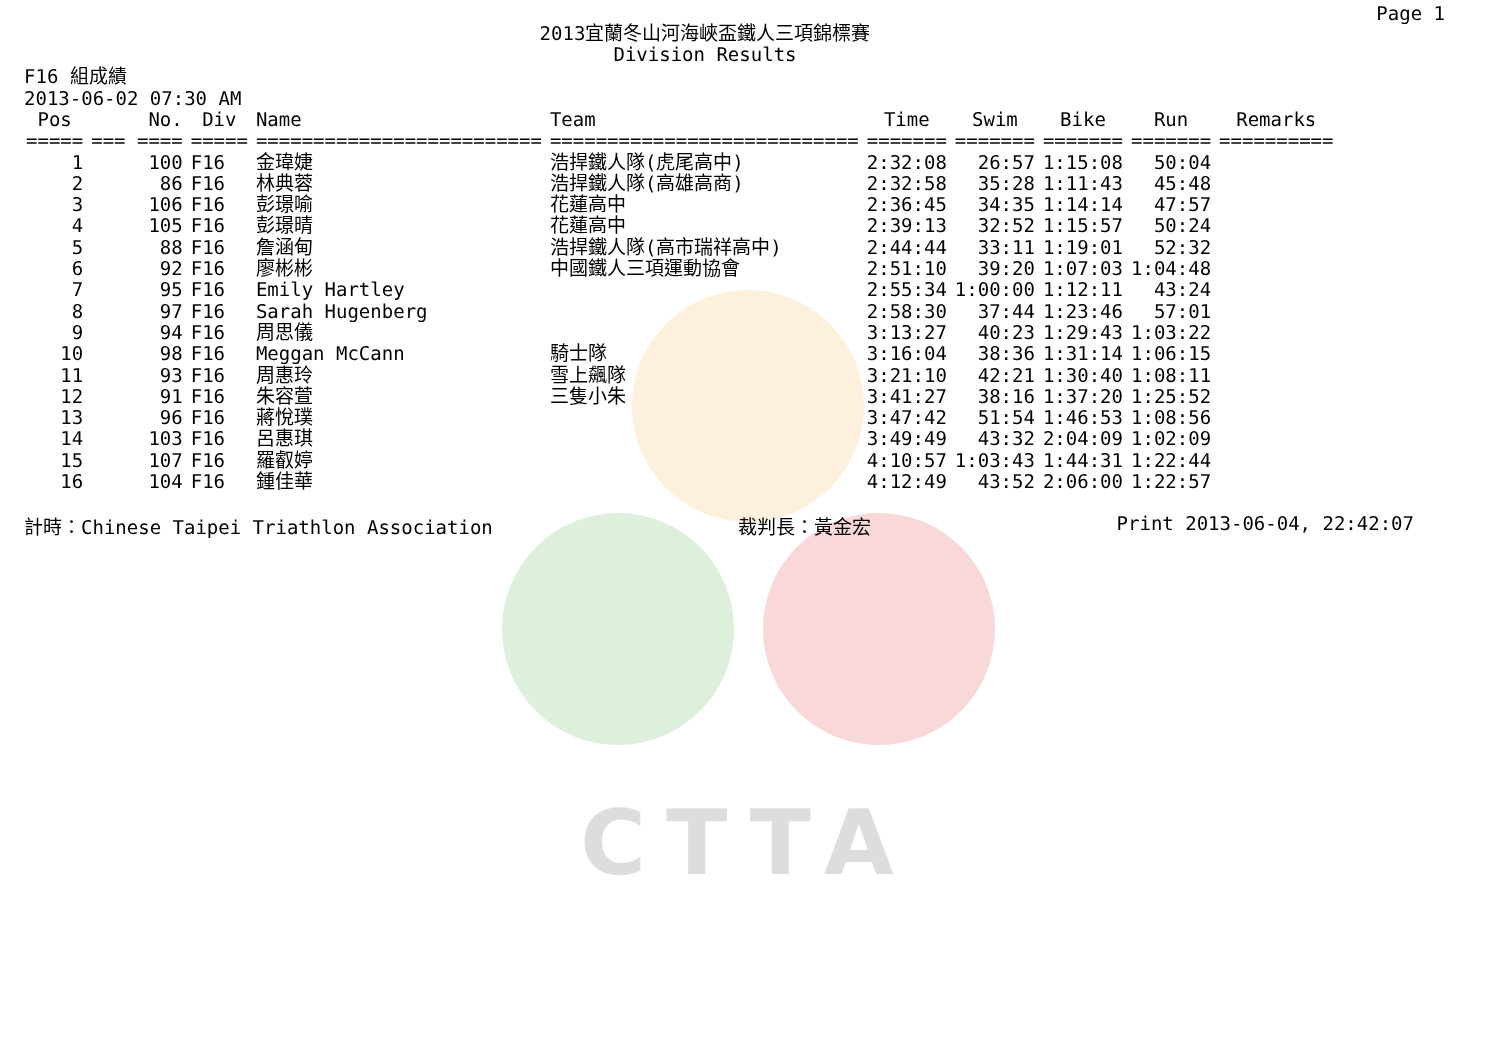Page 1
2013宜蘭冬山河海峽盃鐵人三項錦標賽
Division Results
F16 組成績
2013-06-02 07:30 AM
| Pos | No. | Div | Name | Team | Time | Swim | Bike | Run | Remarks |
| --- | --- | --- | --- | --- | --- | --- | --- | --- | --- |
| ===== | === ==== | ===== | ========================= | =========================== | ======= | ======= | ======= | ======= | ========== |
| 1 | 100 | F16 | 金瑋婕 | 浩捍鐵人隊(虎尾高中) | 2:32:08 | 26:57 | 1:15:08 | 50:04 | |
| 2 | 86 | F16 | 林典蓉 | 浩捍鐵人隊(高雄高商) | 2:32:58 | 35:28 | 1:11:43 | 45:48 | |
| 3 | 106 | F16 | 彭璟喻 | 花蓮高中 | 2:36:45 | 34:35 | 1:14:14 | 47:57 | |
| 4 | 105 | F16 | 彭璟晴 | 花蓮高中 | 2:39:13 | 32:52 | 1:15:57 | 50:24 | |
| 5 | 88 | F16 | 詹涵甸 | 浩捍鐵人隊(高市瑞祥高中) | 2:44:44 | 33:11 | 1:19:01 | 52:32 | |
| 6 | 92 | F16 | 廖彬彬 | 中國鐵人三項運動協會 | 2:51:10 | 39:20 | 1:07:03 | 1:04:48 | |
| 7 | 95 | F16 | Emily Hartley | | 2:55:34 | 1:00:00 | 1:12:11 | 43:24 | |
| 8 | 97 | F16 | Sarah Hugenberg | | 2:58:30 | 37:44 | 1:23:46 | 57:01 | |
| 9 | 94 | F16 | 周思儀 | | 3:13:27 | 40:23 | 1:29:43 | 1:03:22 | |
| 10 | 98 | F16 | Meggan McCann | 騎士隊 | 3:16:04 | 38:36 | 1:31:14 | 1:06:15 | |
| 11 | 93 | F16 | 周惠玲 | 雪上飆隊 | 3:21:10 | 42:21 | 1:30:40 | 1:08:11 | |
| 12 | 91 | F16 | 朱容萱 | 三隻小朱 | 3:41:27 | 38:16 | 1:37:20 | 1:25:52 | |
| 13 | 96 | F16 | 蔣悅璞 | | 3:47:42 | 51:54 | 1:46:53 | 1:08:56 | |
| 14 | 103 | F16 | 呂惠琪 | | 3:49:49 | 43:32 | 2:04:09 | 1:02:09 | |
| 15 | 107 | F16 | 羅叡婷 | | 4:10:57 | 1:03:43 | 1:44:31 | 1:22:44 | |
| 16 | 104 | F16 | 鍾佳華 | | 4:12:49 | 43:52 | 2:06:00 | 1:22:57 | |
計時：Chinese Taipei Triathlon Association 裁判長：黃金宏 Print 2013-06-04, 22:42:07
CTTA